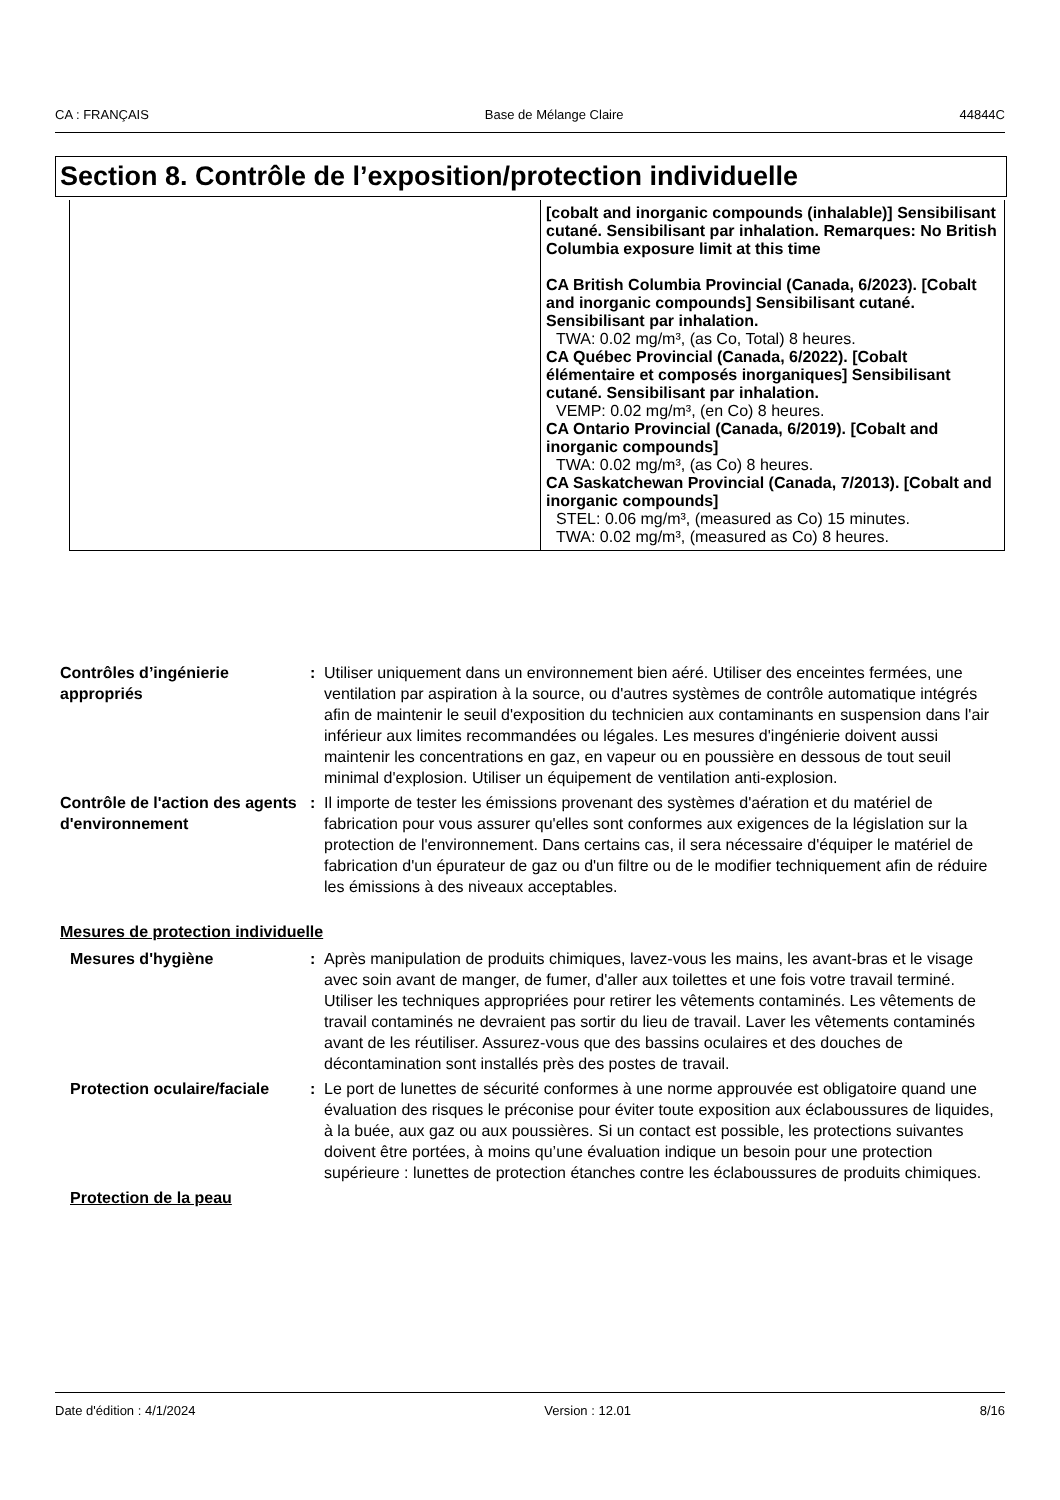CA : FRANÇAIS Base de Mélange Claire 44844C
Section 8. Contrôle de l’exposition/protection individuelle
| | [cobalt and inorganic compounds (inhalable)] Sensibilisant cutané. Sensibilisant par inhalation. Remarques: No British Columbia exposure limit at this time CA British Columbia Provincial (Canada, 6/2023). [Cobalt and inorganic compounds] Sensibilisant cutané. Sensibilisant par inhalation. TWA: 0.02 mg/m³, (as Co, Total) 8 heures. CA Québec Provincial (Canada, 6/2022). [Cobalt élémentaire et composés inorganiques] Sensibilisant cutané. Sensibilisant par inhalation. VEMP: 0.02 mg/m³, (en Co) 8 heures. CA Ontario Provincial (Canada, 6/2019). [Cobalt and inorganic compounds] TWA: 0.02 mg/m³, (as Co) 8 heures. CA Saskatchewan Provincial (Canada, 7/2013). [Cobalt and inorganic compounds] STEL: 0.06 mg/m³, (measured as Co) 15 minutes. TWA: 0.02 mg/m³, (measured as Co) 8 heures. |
Contrôles d’ingénierie appropriés
: Utiliser uniquement dans un environnement bien aéré. Utiliser des enceintes fermées, une ventilation par aspiration à la source, ou d'autres systèmes de contrôle automatique intégrés afin de maintenir le seuil d'exposition du technicien aux contaminants en suspension dans l'air inférieur aux limites recommandées ou légales. Les mesures d'ingénierie doivent aussi maintenir les concentrations en gaz, en vapeur ou en poussière en dessous de tout seuil minimal d'explosion. Utiliser un équipement de ventilation anti-explosion.
Contrôle de l'action des agents d'environnement
: Il importe de tester les émissions provenant des systèmes d'aération et du matériel de fabrication pour vous assurer qu'elles sont conformes aux exigences de la législation sur la protection de l'environnement. Dans certains cas, il sera nécessaire d'équiper le matériel de fabrication d'un épurateur de gaz ou d'un filtre ou de le modifier techniquement afin de réduire les émissions à des niveaux acceptables.
Mesures de protection individuelle
Mesures d'hygiène : Après manipulation de produits chimiques, lavez-vous les mains, les avant-bras et le visage avec soin avant de manger, de fumer, d'aller aux toilettes et une fois votre travail terminé. Utiliser les techniques appropriées pour retirer les vêtements contaminés. Les vêtements de travail contaminés ne devraient pas sortir du lieu de travail. Laver les vêtements contaminés avant de les réutiliser. Assurez-vous que des bassins oculaires et des douches de décontamination sont installés près des postes de travail.
Protection oculaire/faciale
: Le port de lunettes de sécurité conformes à une norme approuvée est obligatoire quand une évaluation des risques le préconise pour éviter toute exposition aux éclaboussures de liquides, à la buée, aux gaz ou aux poussières. Si un contact est possible, les protections suivantes doivent être portées, à moins qu’une évaluation indique un besoin pour une protection supérieure : lunettes de protection étanches contre les éclaboussures de produits chimiques.
Protection de la peau
Date d'édition : 4/1/2024 Version : 12.01 8/16